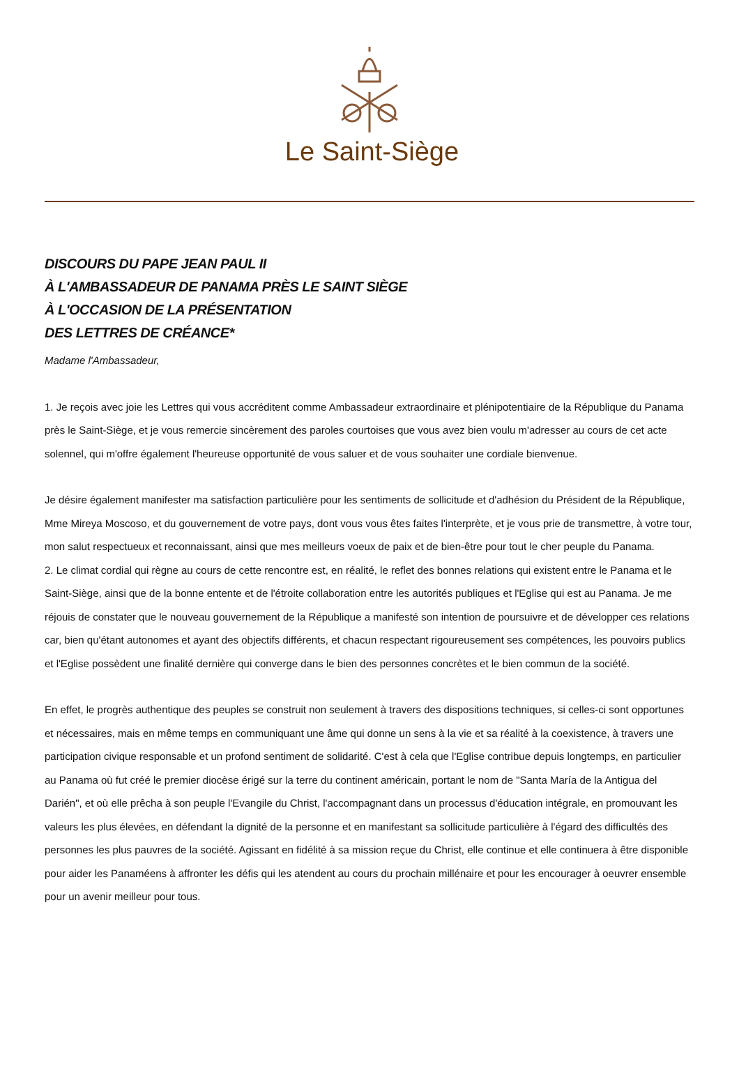Le Saint-Siège
DISCOURS DU PAPE JEAN PAUL II
À L'AMBASSADEUR DE PANAMA PRÈS LE SAINT SIÈGE
À L'OCCASION DE LA PRÉSENTATION
DES LETTRES DE CRÉANCE*
Madame l'Ambassadeur,
1. Je reçois avec joie les Lettres qui vous accréditent comme Ambassadeur extraordinaire et plénipotentiaire de la République du Panama près le Saint-Siège, et je vous remercie sincèrement des paroles courtoises que vous avez bien voulu m'adresser au cours de cet acte solennel, qui m'offre également l'heureuse opportunité de vous saluer et de vous souhaiter une cordiale bienvenue.
Je désire également manifester ma satisfaction particulière pour les sentiments de sollicitude et d'adhésion du Président de la République, Mme Mireya Moscoso, et du gouvernement de votre pays, dont vous vous êtes faites l'interprète, et je vous prie de transmettre, à votre tour, mon salut respectueux et reconnaissant, ainsi que mes meilleurs voeux de paix et de bien-être pour tout le cher peuple du Panama.
2. Le climat cordial qui règne au cours de cette rencontre est, en réalité, le reflet des bonnes relations qui existent entre le Panama et le Saint-Siège, ainsi que de la bonne entente et de l'étroite collaboration entre les autorités publiques et l'Eglise qui est au Panama. Je me réjouis de constater que le nouveau gouvernement de la République a manifesté son intention de poursuivre et de développer ces relations car, bien qu'étant autonomes et ayant des objectifs différents, et chacun respectant rigoureusement ses compétences, les pouvoirs publics et l'Eglise possèdent une finalité dernière qui converge dans le bien des personnes concrètes et le bien commun de la société.
En effet, le progrès authentique des peuples se construit non seulement à travers des dispositions techniques, si celles-ci sont opportunes et nécessaires, mais en même temps en communiquant une âme qui donne un sens à la vie et sa réalité à la coexistence, à travers une participation civique responsable et un profond sentiment de solidarité. C'est à cela que l'Eglise contribue depuis longtemps, en particulier au Panama où fut créé le premier diocèse érigé sur la terre du continent américain, portant le nom de "Santa María de la Antigua del Darién", et où elle prêcha à son peuple l'Evangile du Christ, l'accompagnant dans un processus d'éducation intégrale, en promouvant les valeurs les plus élevées, en défendant la dignité de la personne et en manifestant sa sollicitude particulière à l'égard des difficultés des personnes les plus pauvres de la société. Agissant en fidélité à sa mission reçue du Christ, elle continue et elle continuera à être disponible pour aider les Panaméens à affronter les défis qui les atendent au cours du prochain millénaire et pour les encourager à oeuvrer ensemble pour un avenir meilleur pour tous.